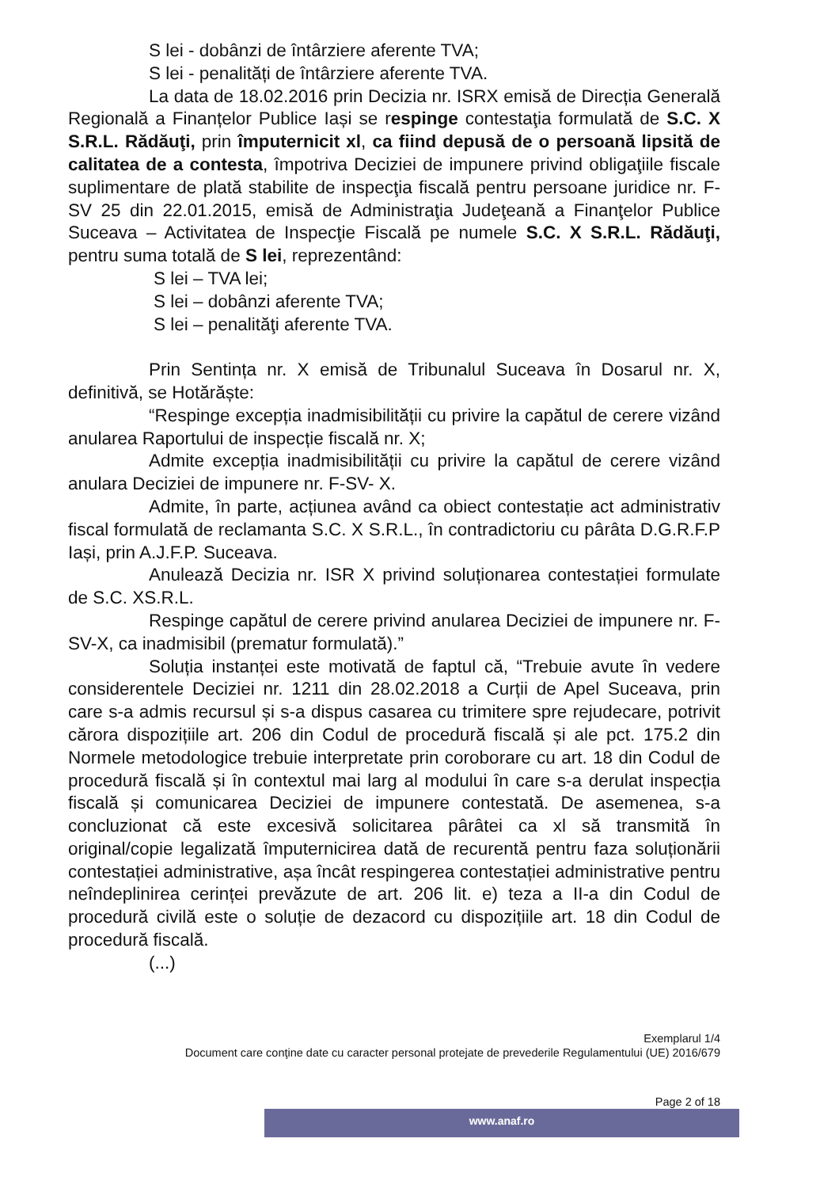S lei - dobânzi de întârziere aferente TVA;
S lei - penalități de întârziere aferente TVA.
La data de 18.02.2016 prin Decizia nr. ISRX emisă de Direcția Generală Regională a Finanțelor Publice Iași se respinge contestaţia formulată de S.C. X S.R.L. Rădăuţi, prin împuternicit xl, ca fiind depusă de o persoană lipsită de calitatea de a contesta, împotriva Deciziei de impunere privind obligaţiile fiscale suplimentare de plată stabilite de inspecţia fiscală pentru persoane juridice nr. F-SV 25 din 22.01.2015, emisă de Administraţia Judeţeană a Finanţelor Publice Suceava – Activitatea de Inspecţie Fiscală pe numele S.C. X S.R.L. Rădăuţi, pentru suma totală de S lei, reprezentând:
S lei – TVA lei;
S lei – dobânzi aferente TVA;
S lei – penalităţi aferente TVA.
Prin Sentința nr. X emisă de Tribunalul Suceava în Dosarul nr. X, definitivă, se Hotărăște:
“Respinge excepția inadmisibilității cu privire la capătul de cerere vizând anularea Raportului de inspecție fiscală nr. X;
Admite excepția inadmisibilității cu privire la capătul de cerere vizând anulara Deciziei de impunere nr. F-SV- X.
Admite, în parte, acțiunea având ca obiect contestație act administrativ fiscal formulată de reclamanta S.C. X S.R.L., în contradictoriu cu pârâta D.G.R.F.P Iași, prin A.J.F.P. Suceava.
Anulează Decizia nr. ISR X privind soluționarea contestației formulate de S.C. XS.R.L.
Respinge capătul de cerere privind anularea Deciziei de impunere nr. F-SV-X, ca inadmisibil (prematur formulată).”
Soluția instanței este motivată de faptul că, “Trebuie avute în vedere considerentele Deciziei nr. 1211 din 28.02.2018 a Curții de Apel Suceava, prin care s-a admis recursul și s-a dispus casarea cu trimitere spre rejudecare, potrivit cărora dispozițiile art. 206 din Codul de procedură fiscală și ale pct. 175.2 din Normele metodologice trebuie interpretate prin coroborare cu art. 18 din Codul de procedură fiscală și în contextul mai larg al modului în care s-a derulat inspecția fiscală și comunicarea Deciziei de impunere contestată. De asemenea, s-a concluzionat că este excesivă solicitarea pârâtei ca xl să transmită în original/copie legalizată împuternicirea dată de recurentă pentru faza soluționării contestației administrative, așa încât respingerea contestației administrative pentru neîndeplinirea cerinței prevăzute de art. 206 lit. e) teza a II-a din Codul de procedură civilă este o soluție de dezacord cu dispozițiile art. 18 din Codul de procedură fiscală.
(...)
Exemplarul 1/4
Document care conţine date cu caracter personal protejate de prevederile Regulamentului (UE) 2016/679
Page 2 of 18
www.anaf.ro